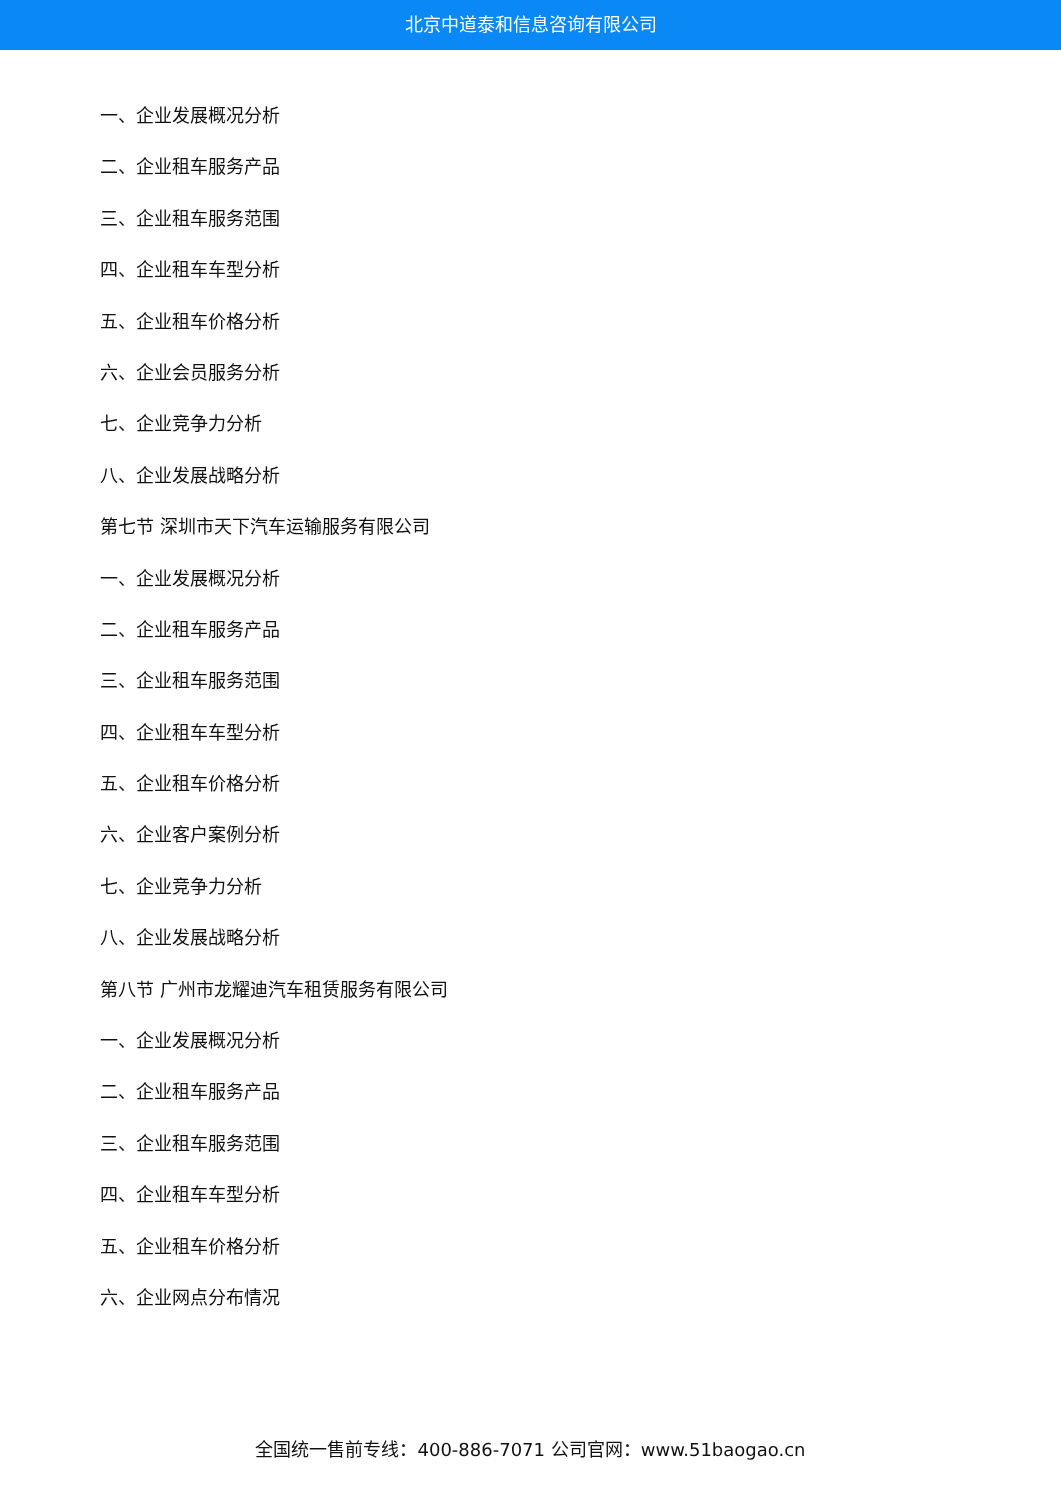北京中道泰和信息咨询有限公司
一、企业发展概况分析
二、企业租车服务产品
三、企业租车服务范围
四、企业租车车型分析
五、企业租车价格分析
六、企业会员服务分析
七、企业竞争力分析
八、企业发展战略分析
第七节 深圳市天下汽车运输服务有限公司
一、企业发展概况分析
二、企业租车服务产品
三、企业租车服务范围
四、企业租车车型分析
五、企业租车价格分析
六、企业客户案例分析
七、企业竞争力分析
八、企业发展战略分析
第八节 广州市龙耀迪汽车租赁服务有限公司
一、企业发展概况分析
二、企业租车服务产品
三、企业租车服务范围
四、企业租车车型分析
五、企业租车价格分析
六、企业网点分布情况
全国统一售前专线：400-886-7071 公司官网：www.51baogao.cn